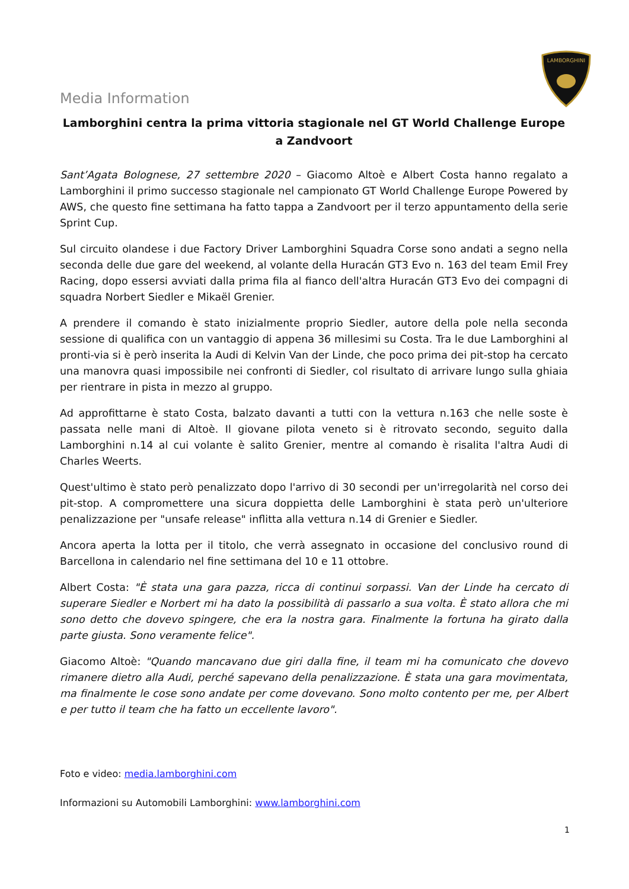LAMBORGHINI
Media Information
Lamborghini centra la prima vittoria stagionale nel GT World Challenge Europe a Zandvoort
Sant’Agata Bolognese, 27 settembre 2020 – Giacomo Altoè e Albert Costa hanno regalato a Lamborghini il primo successo stagionale nel campionato GT World Challenge Europe Powered by AWS, che questo fine settimana ha fatto tappa a Zandvoort per il terzo appuntamento della serie Sprint Cup.
Sul circuito olandese i due Factory Driver Lamborghini Squadra Corse sono andati a segno nella seconda delle due gare del weekend, al volante della Huracán GT3 Evo n. 163 del team Emil Frey Racing, dopo essersi avviati dalla prima fila al fianco dell'altra Huracán GT3 Evo dei compagni di squadra Norbert Siedler e Mikaël Grenier.
A prendere il comando è stato inizialmente proprio Siedler, autore della pole nella seconda sessione di qualifica con un vantaggio di appena 36 millesimi su Costa. Tra le due Lamborghini al pronti-via si è però inserita la Audi di Kelvin Van der Linde, che poco prima dei pit-stop ha cercato una manovra quasi impossibile nei confronti di Siedler, col risultato di arrivare lungo sulla ghiaia per rientrare in pista in mezzo al gruppo.
Ad approfittarne è stato Costa, balzato davanti a tutti con la vettura n.163 che nelle soste è passata nelle mani di Altoè. Il giovane pilota veneto si è ritrovato secondo, seguito dalla Lamborghini n.14 al cui volante è salito Grenier, mentre al comando è risalita l'altra Audi di Charles Weerts.
Quest'ultimo è stato però penalizzato dopo l'arrivo di 30 secondi per un'irregolarità nel corso dei pit-stop. A compromettere una sicura doppietta delle Lamborghini è stata però un'ulteriore penalizzazione per "unsafe release" inflitta alla vettura n.14 di Grenier e Siedler.
Ancora aperta la lotta per il titolo, che verrà assegnato in occasione del conclusivo round di Barcellona in calendario nel fine settimana del 10 e 11 ottobre.
Albert Costa: "È stata una gara pazza, ricca di continui sorpassi. Van der Linde ha cercato di superare Siedler e Norbert mi ha dato la possibilità di passarlo a sua volta. È stato allora che mi sono detto che dovevo spingere, che era la nostra gara. Finalmente la fortuna ha girato dalla parte giusta. Sono veramente felice".
Giacomo Altoè: "Quando mancavano due giri dalla fine, il team mi ha comunicato che dovevo rimanere dietro alla Audi, perché sapevano della penalizzazione. È stata una gara movimentata, ma finalmente le cose sono andate per come dovevano. Sono molto contento per me, per Albert e per tutto il team che ha fatto un eccellente lavoro".
Foto e video: media.lamborghini.com
Informazioni su Automobili Lamborghini: www.lamborghini.com
1